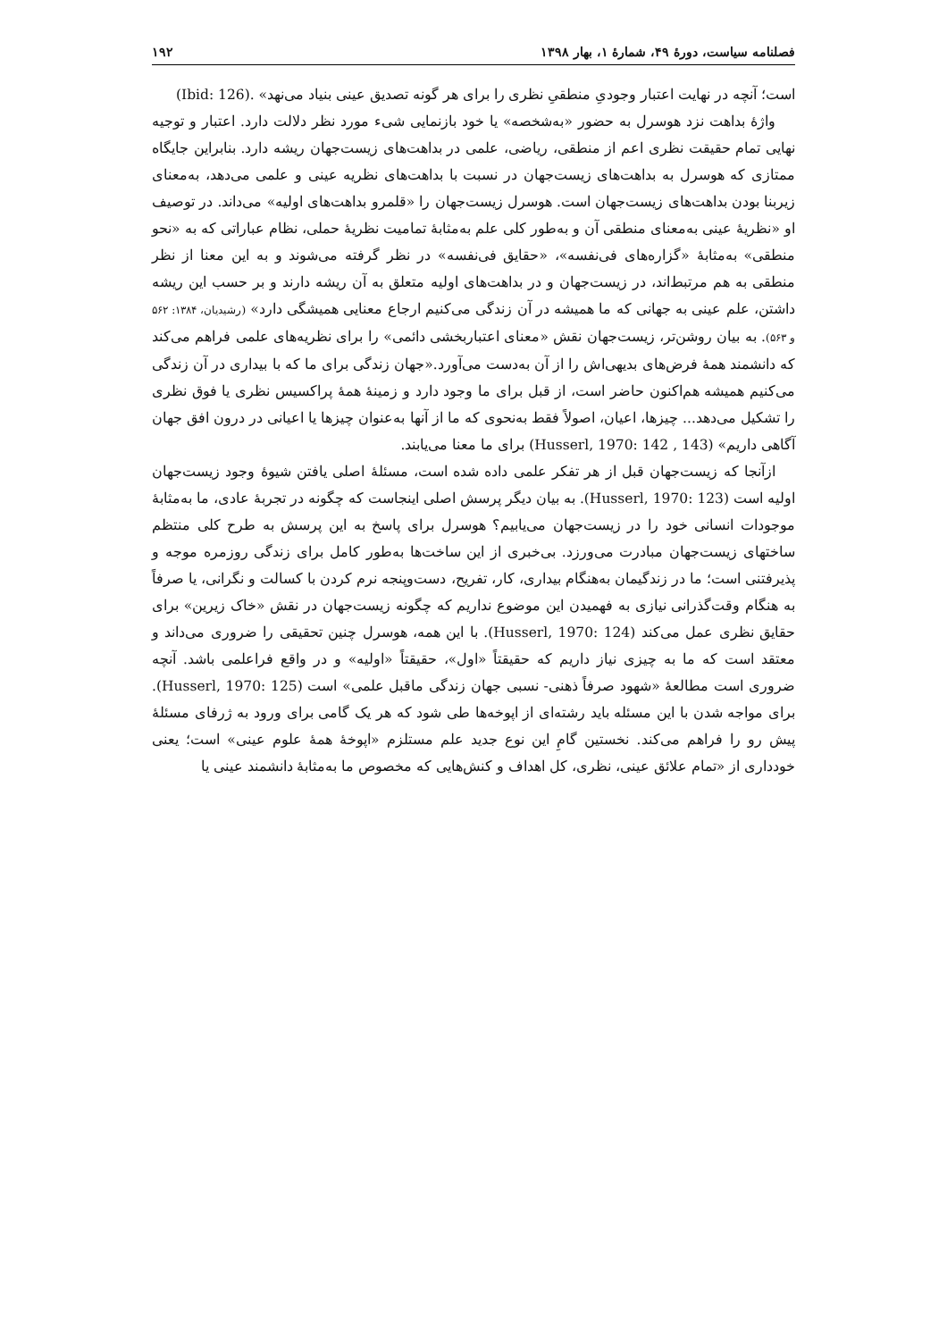فصلنامه سیاست، دورهٔ ۴۹، شمارهٔ ۱، بهار ۱۳۹۸ ۱۹۲
است؛ آنچه در نهایت اعتبار وجودیِ منطقیِ نظری را برای هر گونه تصدیق عینی بنیاد می‌نهد» (Ibid: 126).
واژهٔ بداهت نزد هوسرل به حضور «به‌شخصه» یا خود بازنمایی شیء مورد نظر دلالت دارد. اعتبار و توجیه نهایی تمام حقیقت نظری اعم از منطقی، ریاضی، علمی در بداهت‌های زیست‌جهان ریشه دارد. بنابراین جایگاه ممتازی که هوسرل به بداهت‌های زیست‌جهان در نسبت با بداهت‌های نظریه عینی و علمی می‌دهد، به‌معنای زیربنا بودن بداهت‌های زیست‌جهان است. هوسرل زیست‌جهان را «قلمرو بداهت‌های اولیه» می‌داند. در توصیف او «نظریهٔ عینی به‌معنای منطقی آن و به‌طور کلی علم به‌مثابهٔ تمامیت نظریهٔ حملی، نظام عباراتی که به «نحو منطقی» به‌مثابهٔ «گزاره‌های فی‌نفسه»، «حقایق فی‌نفسه» در نظر گرفته می‌شوند و به این معنا از نظر منطقی به هم مرتبط‌اند، در زیست‌جهان و در بداهت‌های اولیه متعلق به آن ریشه دارند و بر حسب این ریشه داشتن، علم عینی به جهانی که ما همیشه در آن زندگی می‌کنیم ارجاع معنایی همیشگی دارد» (رشیدیان، ۱۳۸۴: ۵۶۲ و ۵۶۳). به بیان روشن‌تر، زیست‌جهان نقش «معنای اعتباربخشی دائمی» را برای نظریه‌های علمی فراهم می‌کند که دانشمند همهٔ فرض‌های بدیهی‌اش را از آن به‌دست می‌آورد.«جهان زندگی برای ما که با بیداری در آن زندگی می‌کنیم همیشه هم‌اکنون حاضر است، از قبل برای ما وجود دارد و زمینهٔ همهٔ پراکسیس نظری یا فوق نظری را تشکیل می‌دهد... چیزها، اعیان، اصولاً فقط به‌نحوی که ما از آنها به‌عنوان چیزها یا اعیانی در درون افق جهان آگاهی داریم» (Husserl, 1970: 142 , 143) برای ما معنا می‌یابند.
ازآنجا که زیست‌جهان قبل از هر تفکر علمی داده شده است، مسئلهٔ اصلی یافتن شیوهٔ وجود زیست‌جهان اولیه است (Husserl, 1970: 123). به بیان دیگر پرسش اصلی اینجاست که چگونه در تجربهٔ عادی، ما به‌مثابهٔ موجودات انسانی خود را در زیست‌جهان می‌یابیم؟ هوسرل برای پاسخ به این پرسش به طرح کلی منتظم ساختهای زیست‌جهان مبادرت می‌ورزد. بی‌خبری از این ساخت‌ها به‌طور کامل برای زندگی روزمره موجه و پذیرفتنی است؛ ما در زندگیمان به‌هنگام بیداری، کار، تفریح، دست‌وپنجه نرم کردن با کسالت و نگرانی، یا صرفاً به هنگام وقت‌گذرانی نیازی به فهمیدن این موضوع نداریم که چگونه زیست‌جهان در نقش «خاک زیرین» برای حقایق نظری عمل می‌کند (Husserl, 1970: 124). با این همه، هوسرل چنین تحقیقی را ضروری می‌داند و معتقد است که ما به چیزی نیاز داریم که حقیقتاً «اول»، حقیقتاً «اولیه» و در واقع فراعلمی باشد. آنچه ضروری است مطالعهٔ «شهود صرفاً ذهنی- نسبی جهان زندگی ماقبل علمی» است (Husserl, 1970: 125). برای مواجه شدن با این مسئله باید رشته‌ای از اپوخه‌ها طی شود که هر یک گامی برای ورود به ژرفای مسئلهٔ پیش رو را فراهم می‌کند. نخستین گامِ این نوع جدید علم مستلزم «اپوخهٔ همهٔ علوم عینی» است؛ یعنی خودداری از «تمام علائق عینی، نظری، کل اهداف و کنش‌هایی که مخصوص ما به‌مثابهٔ دانشمند عینی یا